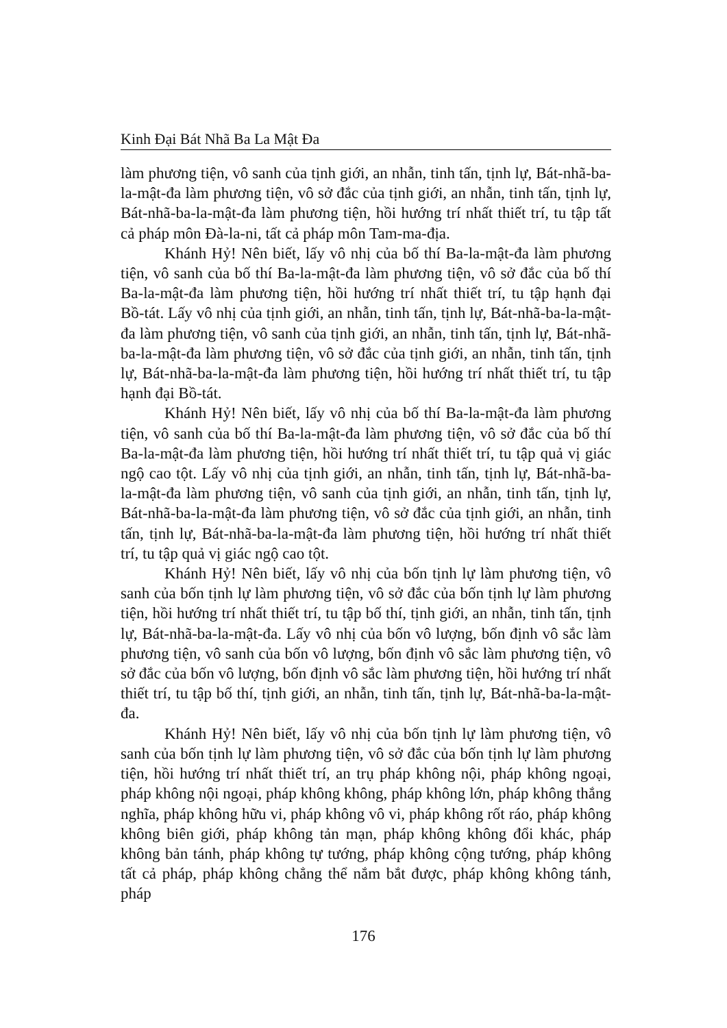Kinh Đại Bát Nhã Ba La Mật Đa
làm phương tiện, vô sanh của tịnh giới, an nhẫn, tinh tấn, tịnh lự, Bát-nhã-ba-la-mật-đa làm phương tiện, vô sở đắc của tịnh giới, an nhẫn, tinh tấn, tịnh lự, Bát-nhã-ba-la-mật-đa làm phương tiện, hồi hướng trí nhất thiết trí, tu tập tất cả pháp môn Đà-la-ni, tất cả pháp môn Tam-ma-địa.
Khánh Hỷ! Nên biết, lấy vô nhị của bố thí Ba-la-mật-đa làm phương tiện, vô sanh của bố thí Ba-la-mật-đa làm phương tiện, vô sở đắc của bố thí Ba-la-mật-đa làm phương tiện, hồi hướng trí nhất thiết trí, tu tập hạnh đại Bồ-tát. Lấy vô nhị của tịnh giới, an nhẫn, tinh tấn, tịnh lự, Bát-nhã-ba-la-mật-đa làm phương tiện, vô sanh của tịnh giới, an nhẫn, tinh tấn, tịnh lự, Bát-nhã-ba-la-mật-đa làm phương tiện, vô sở đắc của tịnh giới, an nhẫn, tinh tấn, tịnh lự, Bát-nhã-ba-la-mật-đa làm phương tiện, hồi hướng trí nhất thiết trí, tu tập hạnh đại Bồ-tát.
Khánh Hỷ! Nên biết, lấy vô nhị của bố thí Ba-la-mật-đa làm phương tiện, vô sanh của bố thí Ba-la-mật-đa làm phương tiện, vô sở đắc của bố thí Ba-la-mật-đa làm phương tiện, hồi hướng trí nhất thiết trí, tu tập quả vị giác ngộ cao tột. Lấy vô nhị của tịnh giới, an nhẫn, tinh tấn, tịnh lự, Bát-nhã-ba-la-mật-đa làm phương tiện, vô sanh của tịnh giới, an nhẫn, tinh tấn, tịnh lự, Bát-nhã-ba-la-mật-đa làm phương tiện, vô sở đắc của tịnh giới, an nhẫn, tinh tấn, tịnh lự, Bát-nhã-ba-la-mật-đa làm phương tiện, hồi hướng trí nhất thiết trí, tu tập quả vị giác ngộ cao tột.
Khánh Hỷ! Nên biết, lấy vô nhị của bốn tịnh lự làm phương tiện, vô sanh của bốn tịnh lự làm phương tiện, vô sở đắc của bốn tịnh lự làm phương tiện, hồi hướng trí nhất thiết trí, tu tập bố thí, tịnh giới, an nhẫn, tinh tấn, tịnh lự, Bát-nhã-ba-la-mật-đa. Lấy vô nhị của bốn vô lượng, bốn định vô sắc làm phương tiện, vô sanh của bốn vô lượng, bốn định vô sắc làm phương tiện, vô sở đắc của bốn vô lượng, bốn định vô sắc làm phương tiện, hồi hướng trí nhất thiết trí, tu tập bố thí, tịnh giới, an nhẫn, tinh tấn, tịnh lự, Bát-nhã-ba-la-mật-đa.
Khánh Hỷ! Nên biết, lấy vô nhị của bốn tịnh lự làm phương tiện, vô sanh của bốn tịnh lự làm phương tiện, vô sở đắc của bốn tịnh lự làm phương tiện, hồi hướng trí nhất thiết trí, an trụ pháp không nội, pháp không ngoại, pháp không nội ngoại, pháp không không, pháp không lớn, pháp không thắng nghĩa, pháp không hữu vi, pháp không vô vi, pháp không rốt ráo, pháp không không biên giới, pháp không tản mạn, pháp không không đổi khác, pháp không bản tánh, pháp không tự tướng, pháp không cộng tướng, pháp không tất cả pháp, pháp không chẳng thể nắm bắt được, pháp không không tánh, pháp
176